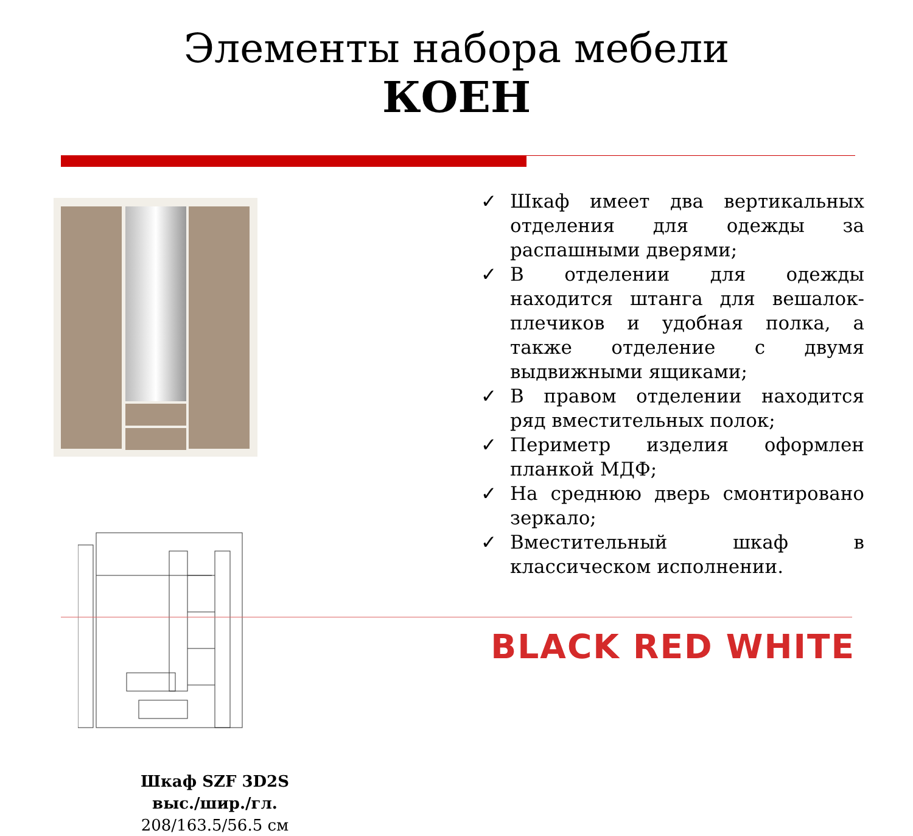Элементы набора мебели
КОЕН
Шкаф SZF 3D2S
выс./шир./гл.
208/163.5/56.5 см
✓ Шкаф имеет два вертикальных отделения для одежды за распашными дверями;
✓ В отделении для одежды находится штанга для вешалок-плечиков и удобная полка, а также отделение с двумя выдвижными ящиками;
✓ В правом отделении находится ряд вместительных полок;
✓ Периметр изделия оформлен планкой МДФ;
✓ На среднюю дверь смонтировано зеркало;
✓ Вместительный шкаф в классическом исполнении.
BLACK RED WHITE